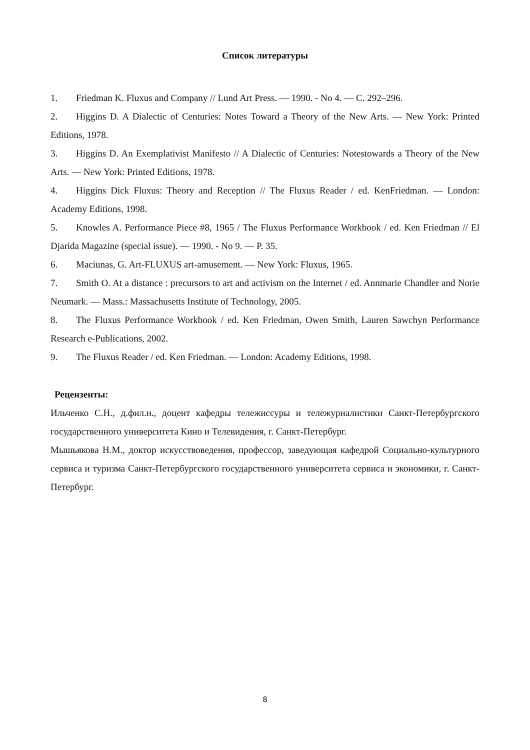Список литературы
1. Friedman K. Fluxus and Company // Lund Art Press. — 1990. - No 4. — С. 292–296.
2. Higgins D. A Dialectic of Centuries: Notes Toward a Theory of the New Arts. — New York: Printed Editions, 1978.
3. Higgins D. An Exemplativist Manifesto // A Dialectic of Centuries: Notestowards a Theory of the New Arts. — New York: Printed Editions, 1978.
4. Higgins Dick Fluxus: Theory and Reception // The Fluxus Reader / ed. KenFriedman. — London: Academy Editions, 1998.
5. Knowles A. Performance Piece #8, 1965 / The Fluxus Performance Workbook / ed. Ken Friedman // El Djarida Magazine (special issue). — 1990. - No 9. — P. 35.
6. Maciunas, G. Art-FLUXUS art-amusement. — New York: Fluxus, 1965.
7. Smith O. At a distance : precursors to art and activism on the Internet / ed. Annmarie Chandler and Norie Neumark. — Mass.: Massachusetts Institute of Technology, 2005.
8. The Fluxus Performance Workbook / ed. Ken Friedman, Owen Smith, Lauren Sawchyn Performance Research e-Publications, 2002.
9. The Fluxus Reader / ed. Ken Friedman. — London: Academy Editions, 1998.
Рецензенты:
Ильченко С.Н., д.фил.н., доцент кафедры тележиссуры и тележурналистики Санкт-Петербургского государственного университета Кино и Телевидения, г. Санкт-Петербург.
Мышьякова Н.М., доктор искусствоведения, профессор, заведующая кафедрой Социально-культурного сервиса и туризма Санкт-Петербургского государственного университета сервиса и экономики, г. Санкт-Петербург.
8